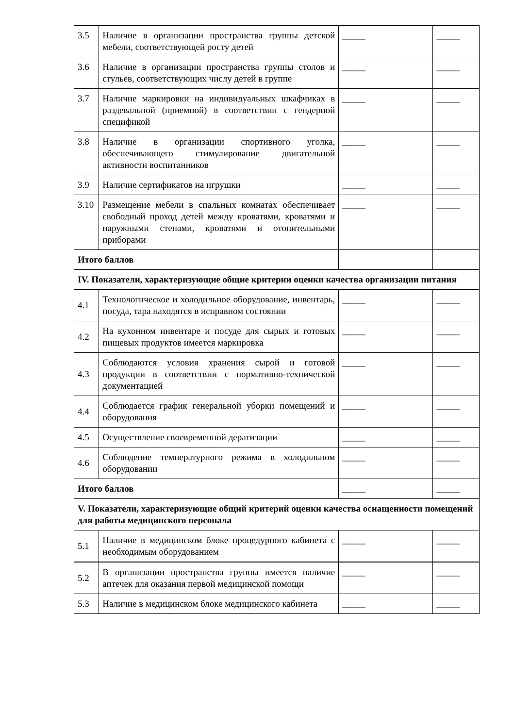| 3.5 | Наличие в организации пространства группы детской мебели, соответствующей росту детей | _____ | _____ |
| 3.6 | Наличие в организации пространства группы столов и стульев, соответствующих числу детей в группе | _____ | _____ |
| 3.7 | Наличие маркировки на индивидуальных шкафчиках в раздевальной (приемной) в соответствии с гендерной спецификой | _____ | _____ |
| 3.8 | Наличие в организации спортивного уголка, обеспечивающего стимулирование двигательной активности воспитанников | _____ | _____ |
| 3.9 | Наличие сертификатов на игрушки | _____ | _____ |
| 3.10 | Размещение мебели в спальных комнатах обеспечивает свободный проход детей между кроватями, кроватями и наружными стенами, кроватями и отопительными приборами | _____ | _____ |
| Итого баллов | | | |
| IV. Показатели, характеризующие общие критерии оценки качества организации питания | | | |
| 4.1 | Технологическое и холодильное оборудование, инвентарь, посуда, тара находятся в исправном состоянии | _____ | _____ |
| 4.2 | На кухонном инвентаре и посуде для сырых и готовых пищевых продуктов имеется маркировка | _____ | _____ |
| 4.3 | Соблюдаются условия хранения сырой и готовой продукции в соответствии с нормативно-технической документацией | _____ | _____ |
| 4.4 | Соблюдается график генеральной уборки помещений и оборудования | _____ | _____ |
| 4.5 | Осуществление своевременной дератизации | _____ | _____ |
| 4.6 | Соблюдение температурного режима в холодильном оборудовании | _____ | _____ |
| Итого баллов | | _____ | _____ |
| V. Показатели, характеризующие общий критерий оценки качества оснащенности помещений для работы медицинского персонала | | | |
| 5.1 | Наличие в медицинском блоке процедурного кабинета с необходимым оборудованием | _____ | _____ |
| 5.2 | В организации пространства группы имеется наличие аптечек для оказания первой медицинской помощи | _____ | _____ |
| 5.3 | Наличие в медицинском блоке медицинского кабинета | _____ | _____ |